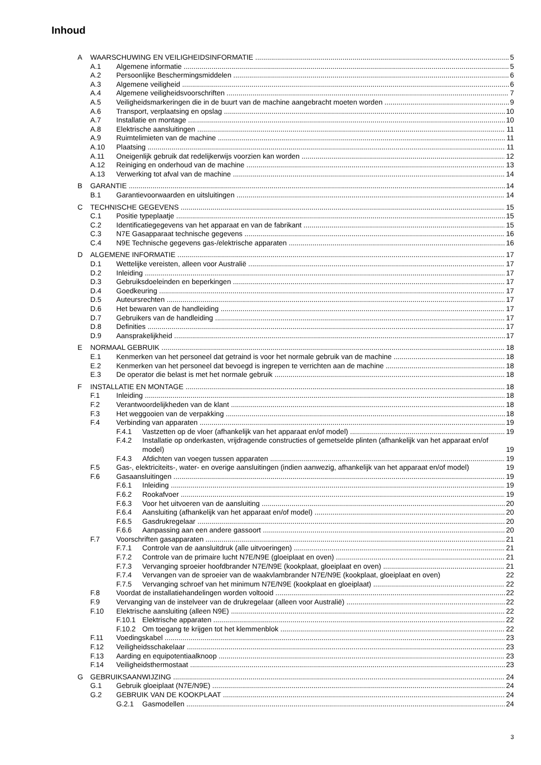Inhoud
A WAARSCHUWING EN VEILIGHEIDSINFORMATIE 5
A.1 Algemene informatie 5
A.2 Persoonlijke Beschermingsmiddelen 6
A.3 Algemene veiligheid 6
A.4 Algemene veiligheidsvoorschriften 7
A.5 Veiligheidsmarkeringen die in de buurt van de machine aangebracht moeten worden 9
A.6 Transport, verplaatsing en opslag 10
A.7 Installatie en montage 10
A.8 Elektrische aansluitingen 11
A.9 Ruimtelimieten van de machine 11
A.10 Plaatsing 11
A.11 Oneigenlijk gebruik dat redelijkerwijs voorzien kan worden 12
A.12 Reiniging en onderhoud van de machine 13
A.13 Verwerking tot afval van de machine 14
B GARANTIE 14
B.1 Garantievoorwaarden en uitsluitingen 14
C TECHNISCHE GEGEVENS 15
C.1 Positie typeplaatje 15
C.2 Identificatiegegevens van het apparaat en van de fabrikant 15
C.3 N7E Gasapparaat technische gegevens 16
C.4 N9E Technische gegevens gas-/elektrische apparaten 16
D ALGEMENE INFORMATIE 17
D.1 Wettelijke vereisten, alleen voor Australië 17
D.2 Inleiding 17
D.3 Gebruiksdoeleinden en beperkingen 17
D.4 Goedkeuring 17
D.5 Auteursrechten 17
D.6 Het bewaren van de handleiding 17
D.7 Gebruikers van de handleiding 17
D.8 Definities 17
D.9 Aansprakelijkheid 17
E NORMAAL GEBRUIK 18
E.1 Kenmerken van het personeel dat getraind is voor het normale gebruik van de machine 18
E.2 Kenmerken van het personeel dat bevoegd is ingrepen te verrichten aan de machine 18
E.3 De operator die belast is met het normale gebruik 18
F INSTALLATIE EN MONTAGE 18
F.1 Inleiding 18
F.2 Verantwoordelijkheden van de klant 18
F.3 Het weggooien van de verpakking 18
F.4 Verbinding van apparaten 19
F.4.1 Vastzetten op de vloer (afhankelijk van het apparaat en/of model) 19
F.4.2 Installatie op onderkasten, vrijdragende constructies of gemetselde plinten (afhankelijk van het apparaat en/of model) 19
F.4.3 Afdichten van voegen tussen apparaten 19
F.5 Gas-, elektriciteits-, water- en overige aansluitingen (indien aanwezig, afhankelijk van het apparaat en/of model) 19
F.6 Gasaansluitingen 19
F.6.1 Inleiding 19
F.6.2 Rookafvoer 19
F.6.3 Voor het uitvoeren van de aansluiting 20
F.6.4 Aansluiting (afhankelijk van het apparaat en/of model) 20
F.6.5 Gasdrukregelaar 20
F.6.6 Aanpassing aan een andere gassoort 20
F.7 Voorschriften gasapparaten 21
F.7.1 Controle van de aansluitdruk (alle uitvoeringen) 21
F.7.2 Controle van de primaire lucht N7E/N9E (gloeiplaat en oven) 21
F.7.3 Vervanging sproeier hoofdbrander N7E/N9E (kookplaat, gloeiplaat en oven) 21
F.7.4 Vervangen van de sproeier van de waakvlambrander N7E/N9E (kookplaat, gloeiplaat en oven) 22
F.7.5 Vervanging schroef van het minimum N7E/N9E (kookplaat en gloeiplaat) 22
F.8 Voordat de installatiehandelingen worden voltooid 22
F.9 Vervanging van de instelveer van de drukregelaar (alleen voor Australië) 22
F.10 Elektrische aansluiting (alleen N9E) 22
F.10.1 Elektrische apparaten 22
F.10.2 Om toegang te krijgen tot het klemmenblok 22
F.11 Voedingskabel 23
F.12 Veiligheidsschakelaar 23
F.13 Aarding en equipotentiaalknoop 23
F.14 Veiligheidsthermostaat 23
G GEBRUIKSAANWIJZING 24
G.1 Gebruik gloeiplaat (N7E/N9E) 24
G.2 GEBRUIK VAN DE KOOKPLAAT 24
G.2.1 Gasmodellen 24
3